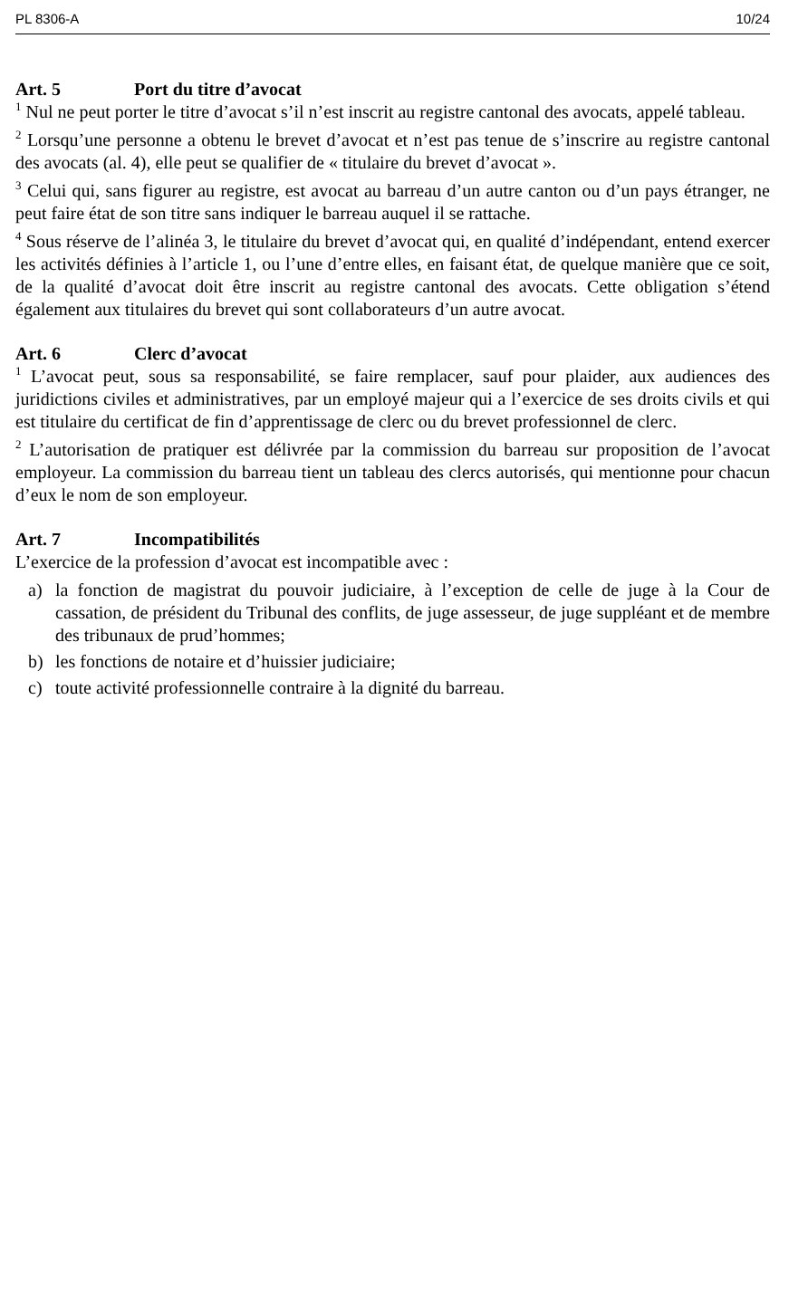PL 8306-A 10/24
Art. 5 Port du titre d’avocat
<sup>1</sup> Nul ne peut porter le titre d’avocat s’il n’est inscrit au registre cantonal des avocats, appelé tableau.
<sup>2</sup> Lorsqu’une personne a obtenu le brevet d’avocat et n’est pas tenue de s’inscrire au registre cantonal des avocats (al. 4), elle peut se qualifier de « titulaire du brevet d’avocat ».
<sup>3</sup> Celui qui, sans figurer au registre, est avocat au barreau d’un autre canton ou d’un pays étranger, ne peut faire état de son titre sans indiquer le barreau auquel il se rattache.
<sup>4</sup> Sous réserve de l’alinéa 3, le titulaire du brevet d’avocat qui, en qualité d’indépendant, entend exercer les activités définies à l’article 1, ou l’une d’entre elles, en faisant état, de quelque manière que ce soit, de la qualité d’avocat doit être inscrit au registre cantonal des avocats. Cette obligation s’étend également aux titulaires du brevet qui sont collaborateurs d’un autre avocat.
Art. 6 Clerc d’avocat
<sup>1</sup> L’avocat peut, sous sa responsabilité, se faire remplacer, sauf pour plaider, aux audiences des juridictions civiles et administratives, par un employé majeur qui a l’exercice de ses droits civils et qui est titulaire du certificat de fin d’apprentissage de clerc ou du brevet professionnel de clerc.
<sup>2</sup> L’autorisation de pratiquer est délivrée par la commission du barreau sur proposition de l’avocat employeur. La commission du barreau tient un tableau des clercs autorisés, qui mentionne pour chacun d’eux le nom de son employeur.
Art. 7 Incompatibilités
L’exercice de la profession d’avocat est incompatible avec :
a) la fonction de magistrat du pouvoir judiciaire, à l’exception de celle de juge à la Cour de cassation, de président du Tribunal des conflits, de juge assesseur, de juge suppléant et de membre des tribunaux de prud’hommes;
b) les fonctions de notaire et d’huissier judiciaire;
c) toute activité professionnelle contraire à la dignité du barreau.